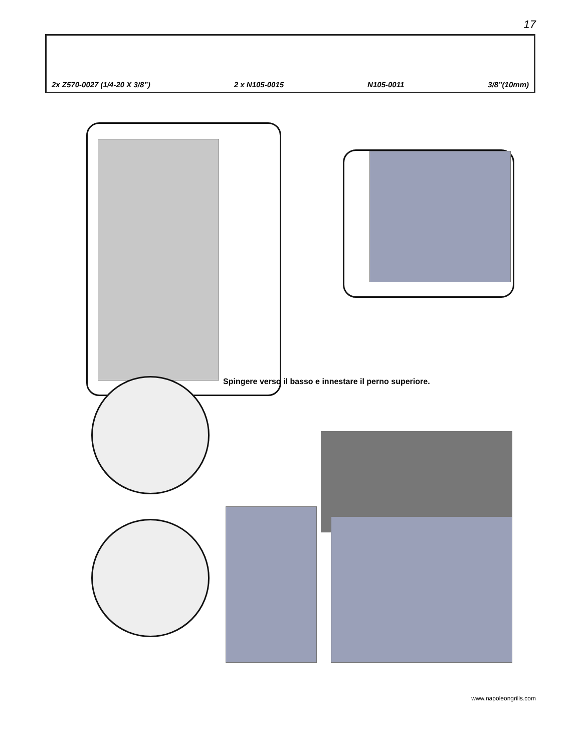17
2x Z570-0027 (1/4-20 X 3/8”) 2 x N105-0015 N105-0011 3/8”(10mm)
Spingere verso il basso e innestare il perno superiore.
www.napoleongrills.com